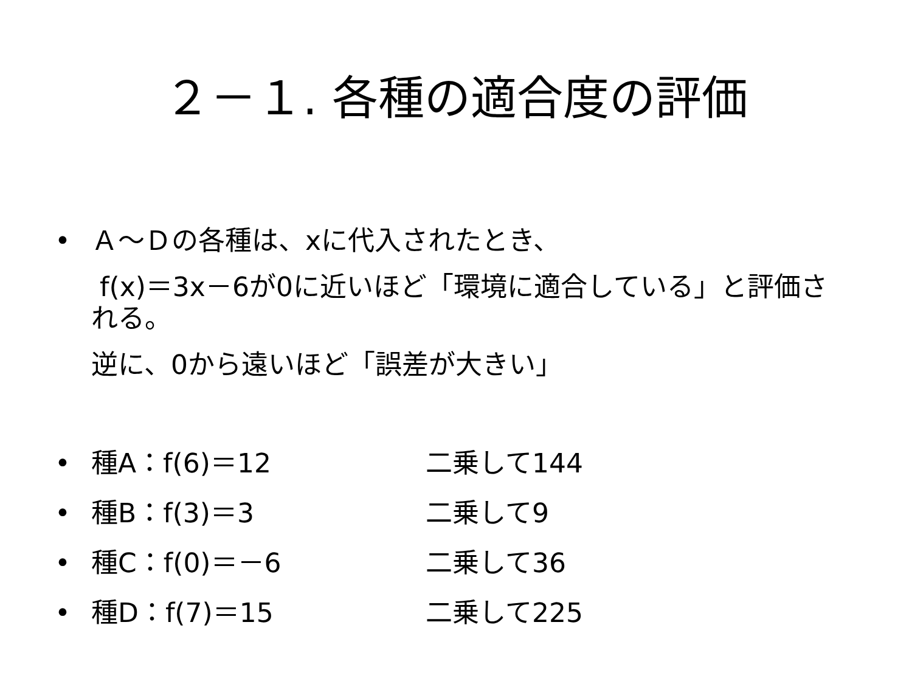２－１. 各種の適合度の評価
• Ａ～Ｄの各種は、xに代入されたとき、
f(x)＝3x－6が0に近いほど「環境に適合している」と評価される。
逆に、0から遠いほど「誤差が大きい」
• 種A：f(6)＝12 二乗して144
• 種B：f(3)＝3 二乗して9
• 種C：f(0)＝－6 二乗して36
• 種D：f(7)＝15 二乗して225